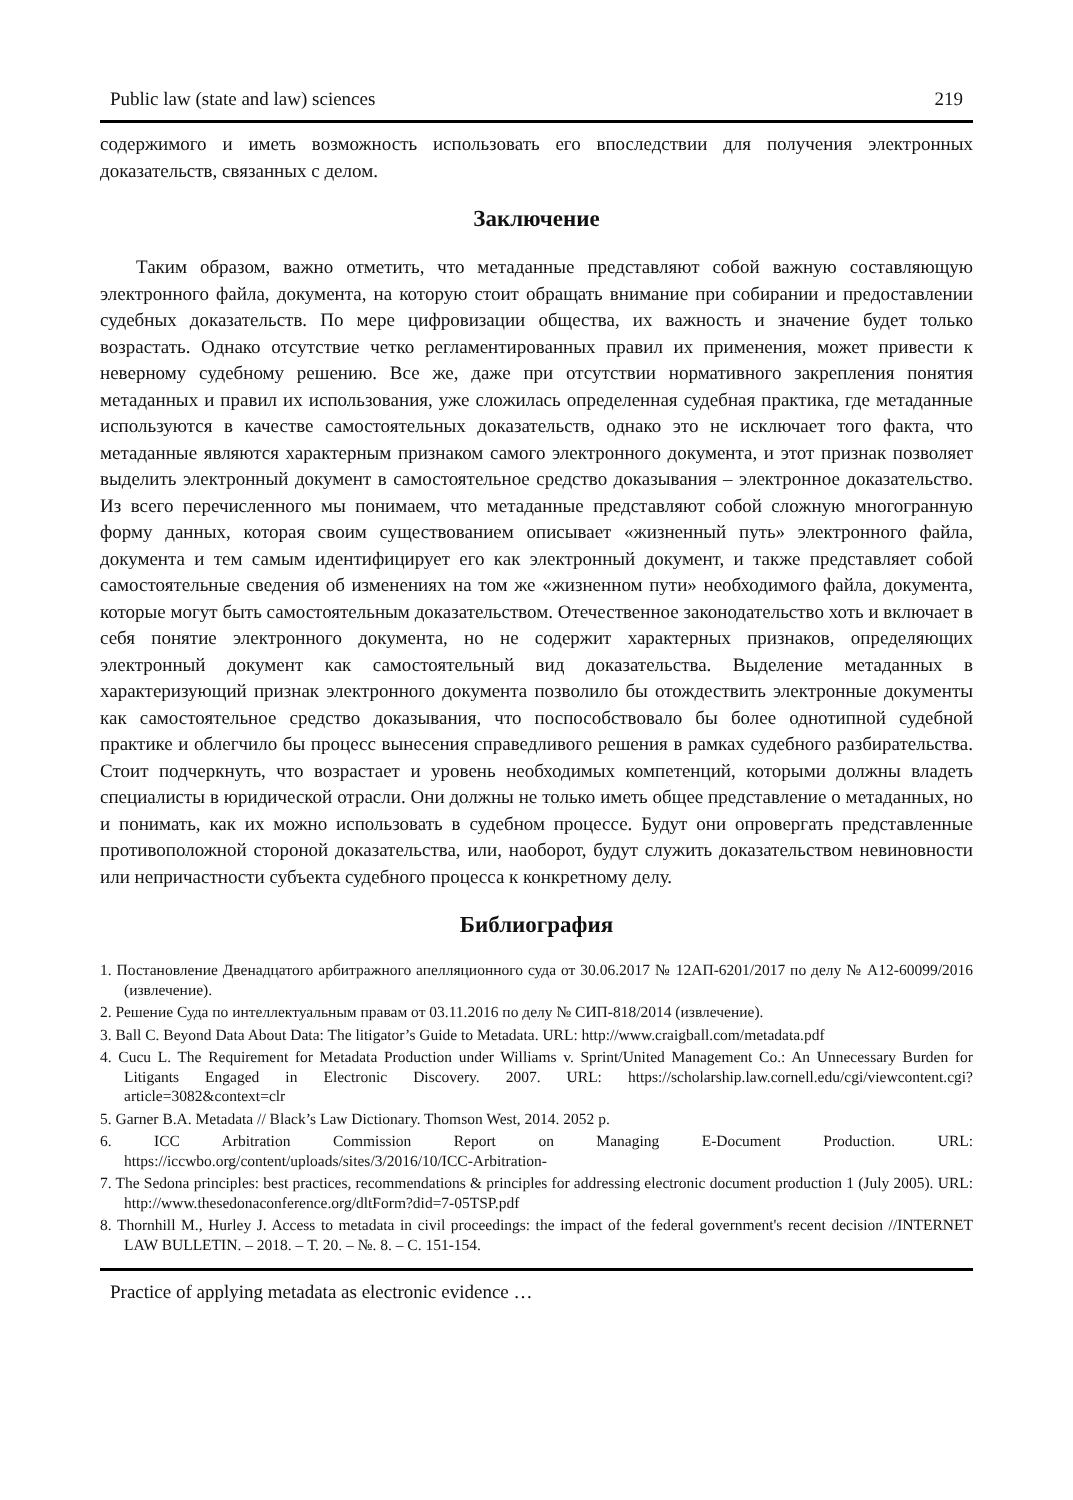Public law (state and law) sciences 219
содержимого и иметь возможность использовать его впоследствии для получения электронных доказательств, связанных с делом.
Заключение
Таким образом, важно отметить, что метаданные представляют собой важную составляющую электронного файла, документа, на которую стоит обращать внимание при собирании и предоставлении судебных доказательств. По мере цифровизации общества, их важность и значение будет только возрастать. Однако отсутствие четко регламентированных правил их применения, может привести к неверному судебному решению. Все же, даже при отсутствии нормативного закрепления понятия метаданных и правил их использования, уже сложилась определенная судебная практика, где метаданные используются в качестве самостоятельных доказательств, однако это не исключает того факта, что метаданные являются характерным признаком самого электронного документа, и этот признак позволяет выделить электронный документ в самостоятельное средство доказывания – электронное доказательство. Из всего перечисленного мы понимаем, что метаданные представляют собой сложную многогранную форму данных, которая своим существованием описывает «жизненный путь» электронного файла, документа и тем самым идентифицирует его как электронный документ, и также представляет собой самостоятельные сведения об изменениях на том же «жизненном пути» необходимого файла, документа, которые могут быть самостоятельным доказательством. Отечественное законодательство хоть и включает в себя понятие электронного документа, но не содержит характерных признаков, определяющих электронный документ как самостоятельный вид доказательства. Выделение метаданных в характеризующий признак электронного документа позволило бы отождествить электронные документы как самостоятельное средство доказывания, что поспособствовало бы более однотипной судебной практике и облегчило бы процесс вынесения справедливого решения в рамках судебного разбирательства. Стоит подчеркнуть, что возрастает и уровень необходимых компетенций, которыми должны владеть специалисты в юридической отрасли. Они должны не только иметь общее представление о метаданных, но и понимать, как их можно использовать в судебном процессе. Будут они опровергать представленные противоположной стороной доказательства, или, наоборот, будут служить доказательством невиновности или непричастности субъекта судебного процесса к конкретному делу.
Библиография
1. Постановление Двенадцатого арбитражного апелляционного суда от 30.06.2017 № 12АП-6201/2017 по делу № А12-60099/2016 (извлечение).
2. Решение Суда по интеллектуальным правам от 03.11.2016 по делу № СИП-818/2014 (извлечение).
3. Ball C. Beyond Data About Data: The litigator’s Guide to Metadata. URL: http://www.craigball.com/metadata.pdf
4. Cucu L. The Requirement for Metadata Production under Williams v. Sprint/United Management Co.: An Unnecessary Burden for Litigants Engaged in Electronic Discovery. 2007. URL: https://scholarship.law.cornell.edu/cgi/viewcontent.cgi?article=3082&context=clr
5. Garner B.A. Metadata // Black’s Law Dictionary. Thomson West, 2014. 2052 p.
6. ICC Arbitration Commission Report on Managing E-Document Production. URL: https://iccwbo.org/content/uploads/sites/3/2016/10/ICC-Arbitration-
7. The Sedona principles: best practices, recommendations & principles for addressing electronic document production 1 (July 2005). URL: http://www.thesedonaconference.org/dltForm?did=7-05TSP.pdf
8. Thornhill M., Hurley J. Access to metadata in civil proceedings: the impact of the federal government's recent decision //INTERNET LAW BULLETIN. – 2018. – Т. 20. – №. 8. – С. 151-154.
Practice of applying metadata as electronic evidence …